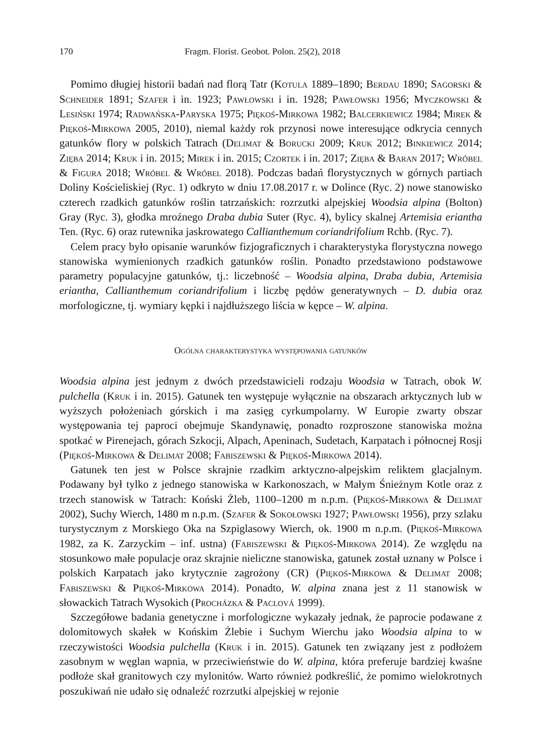170 Fragm. Florist. Geobot. Polon. 25(2), 2018
Pomimo długiej historii badań nad florą Tatr (Kotula 1889–1890; Berdau 1890; Sagorski & Schneider 1891; Szafer i in. 1923; Pawłowski i in. 1928; Pawłowski 1956; Myczkowski & Lesiński 1974; Radwańska-Paryska 1975; Piękoś-Mirkowa 1982; Balcerkiewicz 1984; Mirek & Piękoś-Mirkowa 2005, 2010), niemal każdy rok przynosi nowe interesujące odkrycia cennych gatunków flory w polskich Tatrach (Delimat & Borucki 2009; Kruk 2012; Binkiewicz 2014; Zięba 2014; Kruk i in. 2015; Mirek i in. 2015; Czortek i in. 2017; Zięba & Baran 2017; Wróbel & Figura 2018; Wróbel & Wróbel 2018). Podczas badań florystycznych w górnych partiach Doliny Kościeliskiej (Ryc. 1) odkryto w dniu 17.08.2017 r. w Dolince (Ryc. 2) nowe stanowisko czterech rzadkich gatunków roślin tatrzańskich: rozrzutki alpejskiej Woodsia alpina (Bolton) Gray (Ryc. 3), głodka mroźnego Draba dubia Suter (Ryc. 4), bylicy skalnej Artemisia eriantha Ten. (Ryc. 6) oraz rutewnika jaskrowatego Callianthemum coriandrifolium Rchb. (Ryc. 7).
Celem pracy było opisanie warunków fizjograficznych i charakterystyka florystyczna nowego stanowiska wymienionych rzadkich gatunków roślin. Ponadto przedstawiono podstawowe parametry populacyjne gatunków, tj.: liczebność – Woodsia alpina, Draba dubia, Artemisia eriantha, Callianthemum coriandrifolium i liczbę pędów generatywnych – D. dubia oraz morfologiczne, tj. wymiary kępki i najdłuższego liścia w kępce – W. alpina.
Ogólna charakterystyka występowania gatunków
Woodsia alpina jest jednym z dwóch przedstawicieli rodzaju Woodsia w Tatrach, obok W. pulchella (Kruk i in. 2015). Gatunek ten występuje wyłącznie na obszarach arktycznych lub w wyższych położeniach górskich i ma zasięg cyrkumpolarny. W Europie zwarty obszar występowania tej paproci obejmuje Skandynawię, ponadto rozproszone stanowiska można spotkać w Pirenejach, górach Szkocji, Alpach, Apeninach, Sudetach, Karpatach i północnej Rosji (Piękoś-Mirkowa & Delimat 2008; Fabiszewski & Piękoś-Mirkowa 2014).
Gatunek ten jest w Polsce skrajnie rzadkim arktyczno-alpejskim reliktem glacjalnym. Podawany był tylko z jednego stanowiska w Karkonoszach, w Małym Śnieżnym Kotle oraz z trzech stanowisk w Tatrach: Koński Żleb, 1100–1200 m n.p.m. (Piękoś-Mirkowa & Delimat 2002), Suchy Wierch, 1480 m n.p.m. (Szafer & Sokołowski 1927; Pawłowski 1956), przy szlaku turystycznym z Morskiego Oka na Szpiglasowy Wierch, ok. 1900 m n.p.m. (Piękoś-Mirkowa 1982, za K. Zarzyckim – inf. ustna) (Fabiszewski & Piękoś-Mirkowa 2014). Ze względu na stosunkowo małe populacje oraz skrajnie nieliczne stanowiska, gatunek został uznany w Polsce i polskich Karpatach jako krytycznie zagrożony (CR) (Piękoś-Mirkowa & Delimat 2008; Fabiszewski & Piękoś-Mirkowa 2014). Ponadto, W. alpina znana jest z 11 stanowisk w słowackich Tatrach Wysokich (Procházka & Paclová 1999).
Szczegółowe badania genetyczne i morfologiczne wykazały jednak, że paprocie podawane z dolomitowych skałek w Końskim Żlebie i Suchym Wierchu jako Woodsia alpina to w rzeczywistości Woodsia pulchella (Kruk i in. 2015). Gatunek ten związany jest z podłożem zasobnym w węglan wapnia, w przeciwieństwie do W. alpina, która preferuje bardziej kwaśne podłoże skał granitowych czy mylonitów. Warto również podkreślić, że pomimo wielokrotnych poszukiwań nie udało się odnaleźć rozrzutki alpejskiej w rejonie